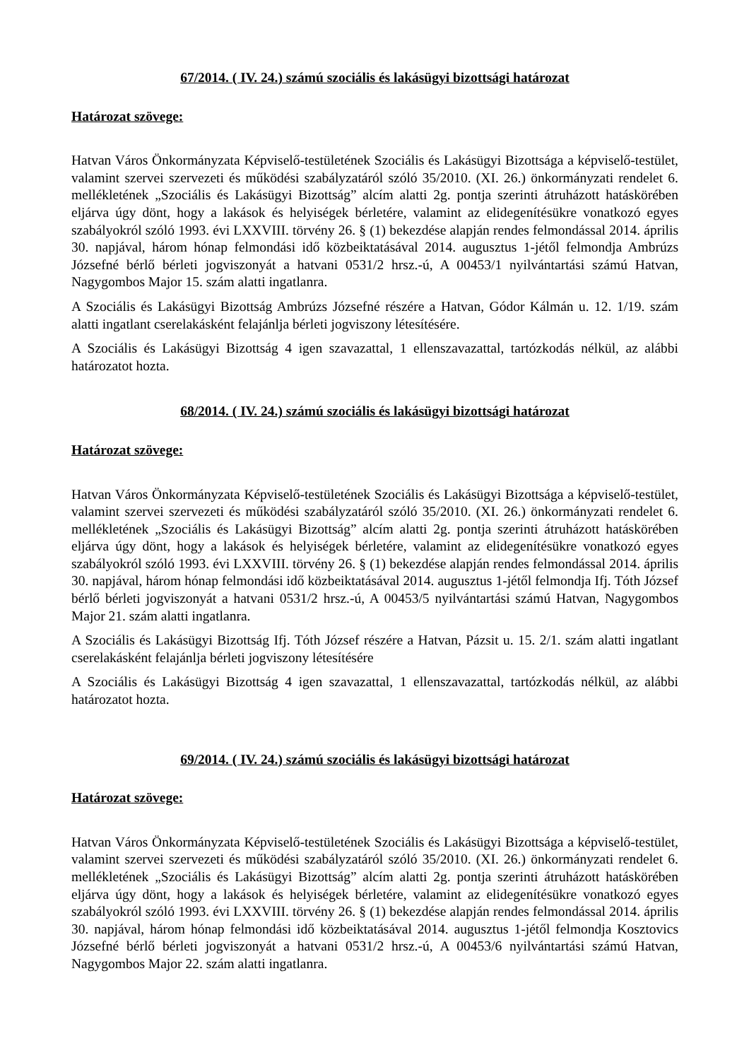67/2014. ( IV. 24.) számú szociális és lakásügyi bizottsági határozat
Határozat szövege:
Hatvan Város Önkormányzata Képviselő-testületének Szociális és Lakásügyi Bizottsága a képviselő-testület, valamint szervei szervezeti és működési szabályzatáról szóló 35/2010. (XI. 26.) önkormányzati rendelet 6. mellékletének „Szociális és Lakásügyi Bizottság” alcím alatti 2g. pontja szerinti átruházott hatáskörében eljárva úgy dönt, hogy a lakások és helyiségek bérletére, valamint az elidegenítésükre vonatkozó egyes szabályokról szóló 1993. évi LXXVIII. törvény 26. § (1) bekezdése alapján rendes felmondással 2014. április 30. napjával, három hónap felmondási idő közbeiktatásával 2014. augusztus 1-jétől felmondja Ambrúzs Józsefné bérlő bérleti jogviszonyát a hatvani 0531/2 hrsz.-ú, A 00453/1 nyilvántartási számú Hatvan, Nagygombos Major 15. szám alatti ingatlanra.
A Szociális és Lakásügyi Bizottság Ambrúzs Józsefné részére a Hatvan, Gódor Kálmán u. 12. 1/19. szám alatti ingatlant cserelakásként felajánlja bérleti jogviszony létesítésére.
A Szociális és Lakásügyi Bizottság 4 igen szavazattal, 1 ellenszavazattal, tartózkodás nélkül, az alábbi határozatot hozta.
68/2014. ( IV. 24.) számú szociális és lakásügyi bizottsági határozat
Határozat szövege:
Hatvan Város Önkormányzata Képviselő-testületének Szociális és Lakásügyi Bizottsága a képviselő-testület, valamint szervei szervezeti és működési szabályzatáról szóló 35/2010. (XI. 26.) önkormányzati rendelet 6. mellékletének „Szociális és Lakásügyi Bizottság” alcím alatti 2g. pontja szerinti átruházott hatáskörében eljárva úgy dönt, hogy a lakások és helyiségek bérletére, valamint az elidegenítésükre vonatkozó egyes szabályokról szóló 1993. évi LXXVIII. törvény 26. § (1) bekezdése alapján rendes felmondással 2014. április 30. napjával, három hónap felmondási idő közbeiktatásával 2014. augusztus 1-jétől felmondja Ifj. Tóth József bérlő bérleti jogviszonyát a hatvani 0531/2 hrsz.-ú, A 00453/5 nyilvántartási számú Hatvan, Nagygombos Major 21. szám alatti ingatlanra.
A Szociális és Lakásügyi Bizottság Ifj. Tóth József részére a Hatvan, Pázsit u. 15. 2/1. szám alatti ingatlant cserelakásként felajánlja bérleti jogviszony létesítésére
A Szociális és Lakásügyi Bizottság 4 igen szavazattal, 1 ellenszavazattal, tartózkodás nélkül, az alábbi határozatot hozta.
69/2014. ( IV. 24.) számú szociális és lakásügyi bizottsági határozat
Határozat szövege:
Hatvan Város Önkormányzata Képviselő-testületének Szociális és Lakásügyi Bizottsága a képviselő-testület, valamint szervei szervezeti és működési szabályzatáról szóló 35/2010. (XI. 26.) önkormányzati rendelet 6. mellékletének „Szociális és Lakásügyi Bizottság” alcím alatti 2g. pontja szerinti átruházott hatáskörében eljárva úgy dönt, hogy a lakások és helyiségek bérletére, valamint az elidegenítésükre vonatkozó egyes szabályokról szóló 1993. évi LXXVIII. törvény 26. § (1) bekezdése alapján rendes felmondással 2014. április 30. napjával, három hónap felmondási idő közbeiktatásával 2014. augusztus 1-jétől felmondja Kosztovics Józsefné bérlő bérleti jogviszonyát a hatvani 0531/2 hrsz.-ú, A 00453/6 nyilvántartási számú Hatvan, Nagygombos Major 22. szám alatti ingatlanra.